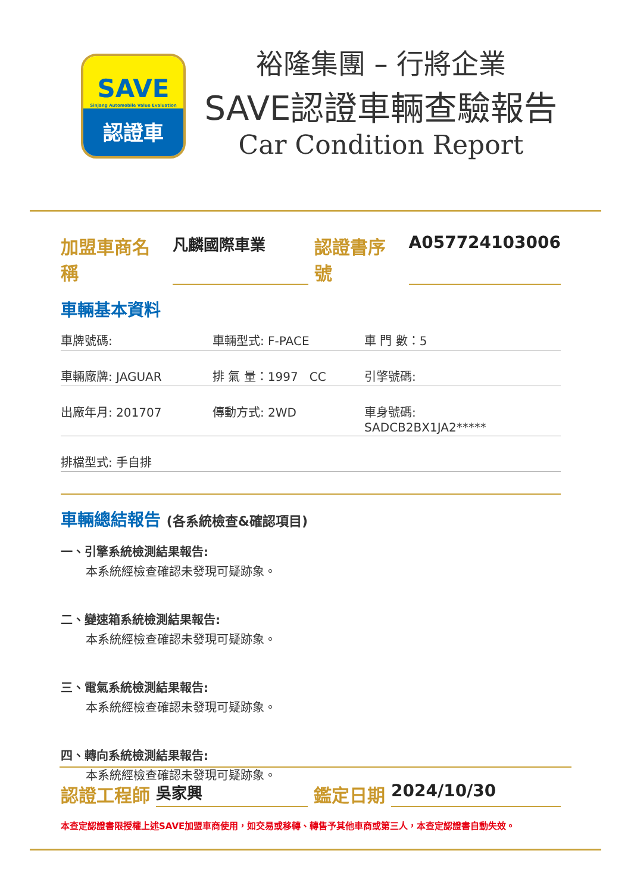SAVE
Sinjang Automobile Value Evaluation
認證車
裕隆集團 – 行將企業
SAVE認證車輛查驗報告
Car Condition Report
加盟車商名稱 凡麟國際車業 認證書序號 A057724103006
車輛基本資料
車牌號碼: 車輛型式: F-PACE 車 門 數：5
車輛廠牌: JAGUAR 排 氣 量：1997 CC 引擎號碼:
出廠年月: 201707 傳動方式: 2WD 車身號碼: SADCB2BX1JA2*****
排檔型式: 手自排
車輛總結報告 (各系統檢查&確認項目)
一、引擎系統檢測結果報告:
本系統經檢查確認未發現可疑跡象。
二、變速箱系統檢測結果報告:
本系統經檢查確認未發現可疑跡象。
三、電氣系統檢測結果報告:
本系統經檢查確認未發現可疑跡象。
四、轉向系統檢測結果報告:
本系統經檢查確認未發現可疑跡象。
認證工程師 吳家興 鑑定日期 2024/10/30
本查定認證書限授權上述SAVE加盟車商使用，如交易或移轉、轉售予其他車商或第三人，本查定認證書自動失效。